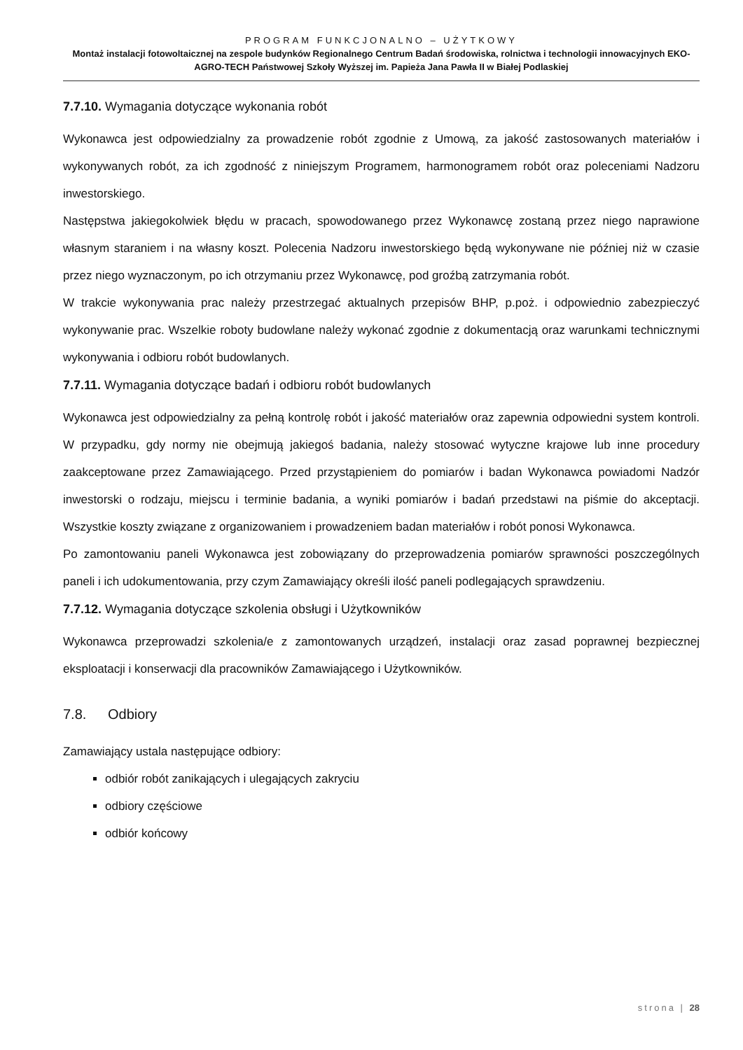PROGRAM FUNKCJONALNO – UŻYTKOWY
Montaż instalacji fotowoltaicznej na zespole budynków Regionalnego Centrum Badań środowiska, rolnictwa i technologii innowacyjnych EKO-AGRO-TECH Państwowej Szkoły Wyższej im. Papieża Jana Pawła II w Białej Podlaskiej
7.7.10. Wymagania dotyczące wykonania robót
Wykonawca jest odpowiedzialny za prowadzenie robót zgodnie z Umową, za jakość zastosowanych materiałów i wykonywanych robót, za ich zgodność z niniejszym Programem, harmonogramem robót oraz poleceniami Nadzoru inwestorskiego.
Następstwa jakiegokolwiek błędu w pracach, spowodowanego przez Wykonawcę zostaną przez niego naprawione własnym staraniem i na własny koszt. Polecenia Nadzoru inwestorskiego będą wykonywane nie później niż w czasie przez niego wyznaczonym, po ich otrzymaniu przez Wykonawcę, pod groźbą zatrzymania robót.
W trakcie wykonywania prac należy przestrzegać aktualnych przepisów BHP, p.poż. i odpowiednio zabezpieczyć wykonywanie prac. Wszelkie roboty budowlane należy wykonać zgodnie z dokumentacją oraz warunkami technicznymi wykonywania i odbioru robót budowlanych.
7.7.11. Wymagania dotyczące badań i odbioru robót budowlanych
Wykonawca jest odpowiedzialny za pełną kontrolę robót i jakość materiałów oraz zapewnia odpowiedni system kontroli. W przypadku, gdy normy nie obejmują jakiegoś badania, należy stosować wytyczne krajowe lub inne procedury zaakceptowane przez Zamawiającego. Przed przystąpieniem do pomiarów i badan Wykonawca powiadomi Nadzór inwestorski o rodzaju, miejscu i terminie badania, a wyniki pomiarów i badań przedstawi na piśmie do akceptacji. Wszystkie koszty związane z organizowaniem i prowadzeniem badan materiałów i robót ponosi Wykonawca.
Po zamontowaniu paneli Wykonawca jest zobowiązany do przeprowadzenia pomiarów sprawności poszczególnych paneli i ich udokumentowania, przy czym Zamawiający określi ilość paneli podlegających sprawdzeniu.
7.7.12. Wymagania dotyczące szkolenia obsługi i Użytkowników
Wykonawca przeprowadzi szkolenia/e z zamontowanych urządzeń, instalacji oraz zasad poprawnej bezpiecznej eksploatacji i konserwacji dla pracowników Zamawiającego i Użytkowników.
7.8. Odbiory
Zamawiający ustala następujące odbiory:
odbiór robót zanikających i ulegających zakryciu
odbiory częściowe
odbiór końcowy
strona | 28